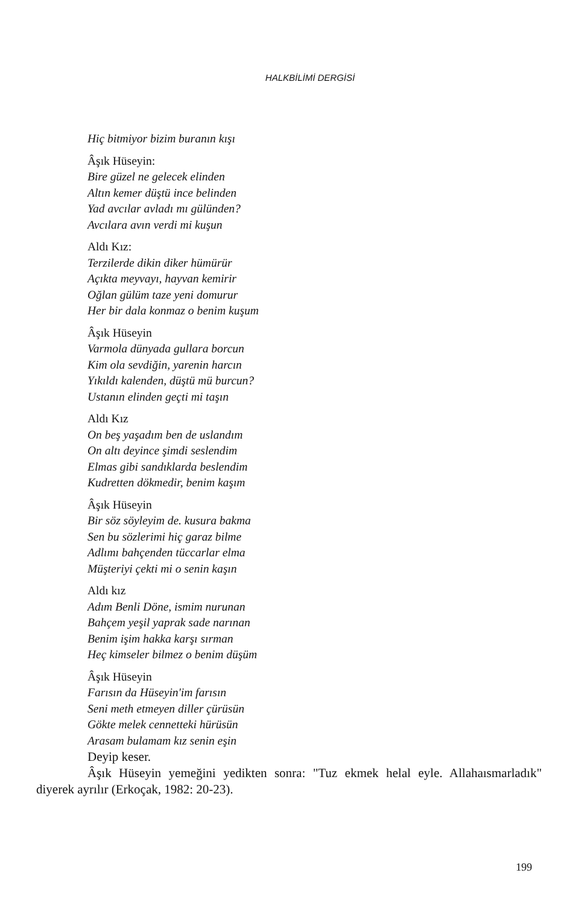HALKBİLİMİ DERGİSİ
Hiç bitmiyor bizim buranın kışı
Âşık Hüseyin:
Bire güzel ne gelecek elinden
Altın kemer düştü ince belinden
Yad avcılar avladı mı gülünden?
Avcılara avın verdi mi kuşun
Aldı Kız:
Terzilerde dikin diker hümürür
Açıkta meyvayı, hayvan kemirir
Oğlan gülüm taze yeni domurur
Her bir dala konmaz o benim kuşum
Âşık Hüseyin
Varmola dünyada gullara borcun
Kim ola sevdiğin, yarenin harcın
Yıkıldı kalenden, düştü mü burcun?
Ustanın elinden geçti mi taşın
Aldı Kız
On beş yaşadım ben de uslandım
On altı deyince şimdi seslendim
Elmas gibi sandıklarda beslendim
Kudretten dökmedir, benim kaşım
Âşık Hüseyin
Bir söz söyleyim de. kusura bakma
Sen bu sözlerimi hiç garaz bilme
Adlımı bahçenden tüccarlar elma
Müşteriyi çekti mi o senin kaşın
Aldı kız
Adım Benli Döne, ismim nurunan
Bahçem yeşil yaprak sade narınan
Benim işim hakka karşı sırman
Heç kimseler bilmez o benim düşüm
Âşık Hüseyin
Farısın da Hüseyin'im farısın
Seni meth etmeyen diller çürüsün
Gökte melek cennetteki hürüsün
Arasam bulamam kız senin eşin
Deyip keser.
Âşık Hüseyin yemeğini yedikten sonra: "Tuz ekmek helal eyle. Allahaısmarladık" diyerek ayrılır (Erkoçak, 1982: 20-23).
199